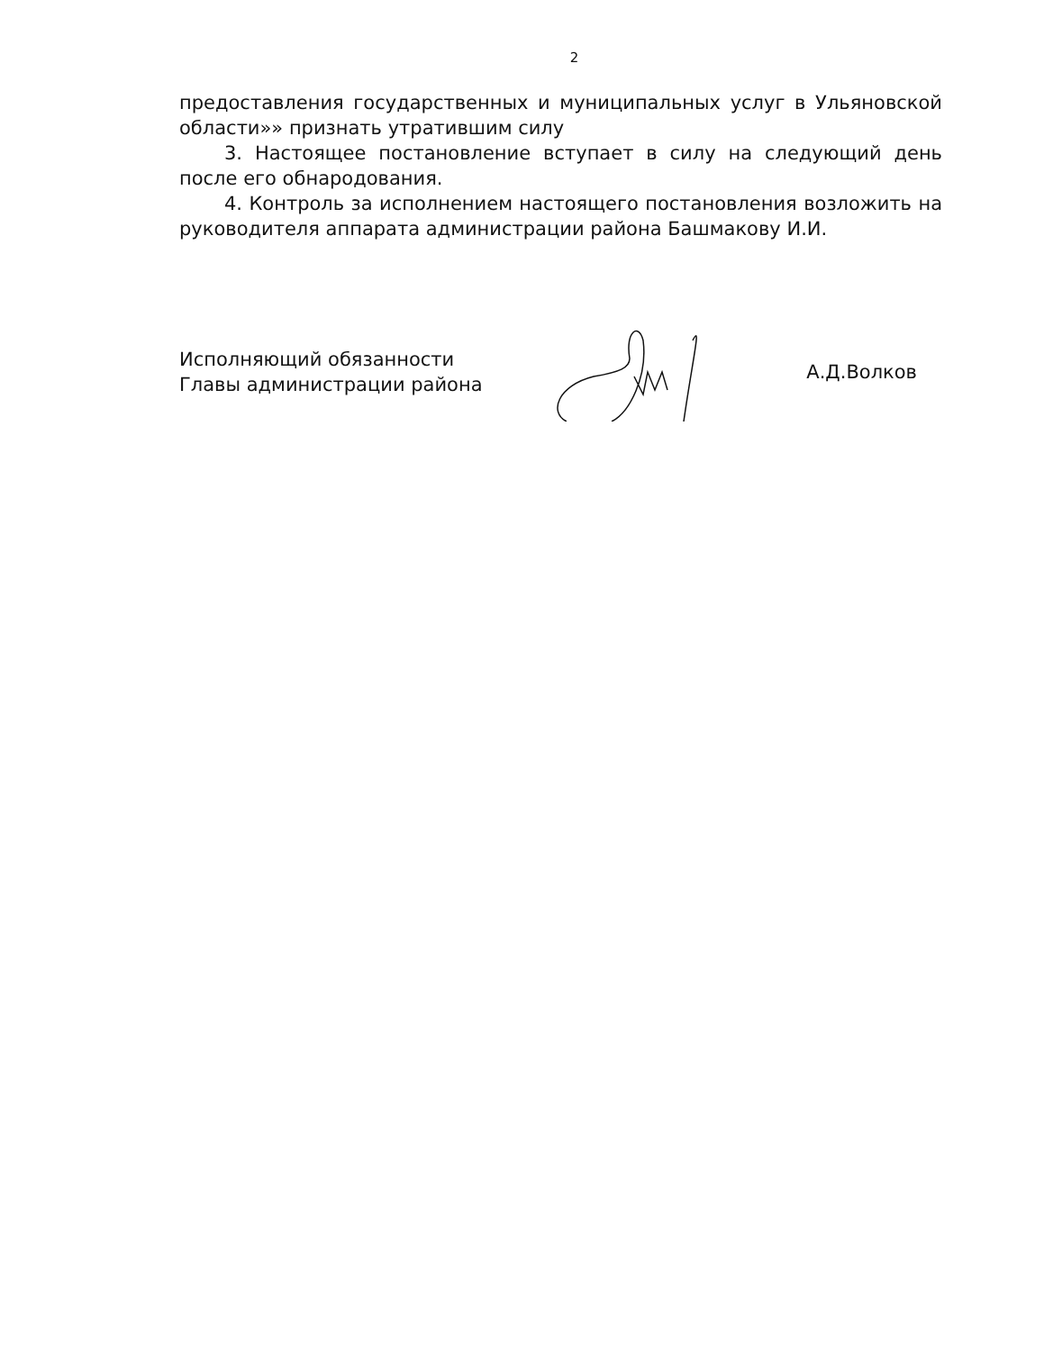2
предоставления государственных и муниципальных услуг в Ульяновской области»» признать утратившим силу
3. Настоящее постановление вступает в силу на следующий день после его обнародования.
4. Контроль за исполнением настоящего постановления возложить на руководителя аппарата администрации района Башмакову И.И.
Исполняющий обязанности
Главы администрации района
А.Д.Волков